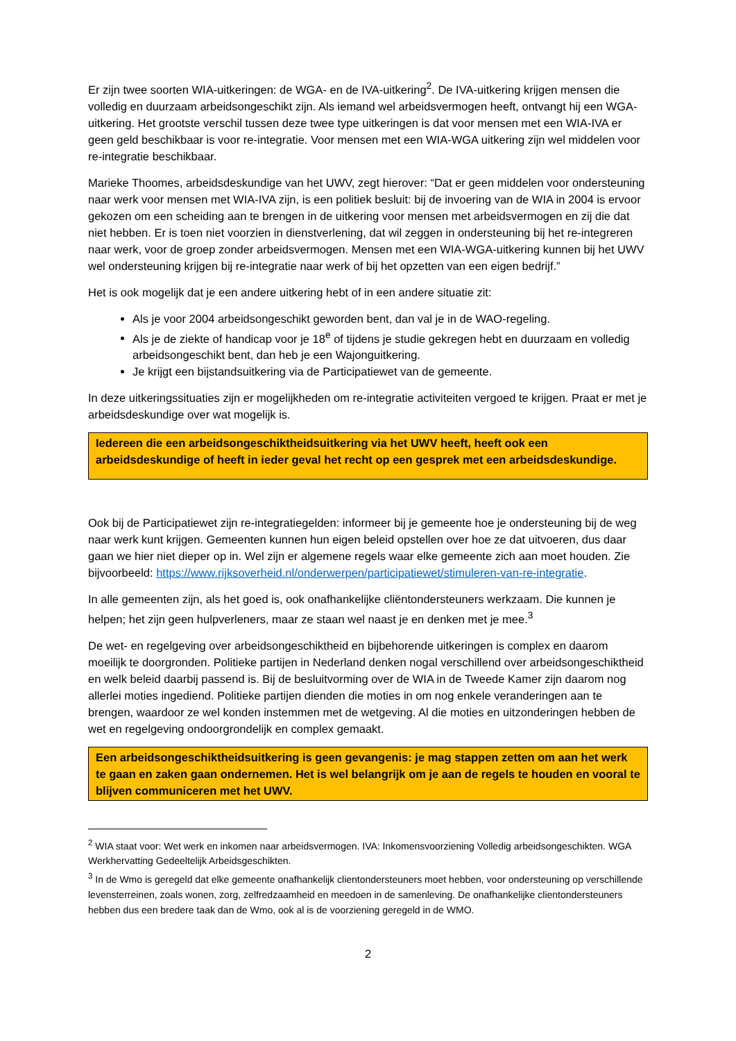Er zijn twee soorten WIA-uitkeringen: de WGA- en de IVA-uitkering<sup>2</sup>. De IVA-uitkering krijgen mensen die volledig en duurzaam arbeidsongeschikt zijn. Als iemand wel arbeidsvermogen heeft, ontvangt hij een WGA-uitkering. Het grootste verschil tussen deze twee type uitkeringen is dat voor mensen met een WIA-IVA er geen geld beschikbaar is voor re-integratie. Voor mensen met een WIA-WGA uitkering zijn wel middelen voor re-integratie beschikbaar.
Marieke Thoomes, arbeidsdeskundige van het UWV, zegt hierover: “Dat er geen middelen voor ondersteuning naar werk voor mensen met WIA-IVA zijn, is een politiek besluit: bij de invoering van de WIA in 2004 is ervoor gekozen om een scheiding aan te brengen in de uitkering voor mensen met arbeidsvermogen en zij die dat niet hebben. Er is toen niet voorzien in dienstverlening, dat wil zeggen in ondersteuning bij het re-integreren naar werk, voor de groep zonder arbeidsvermogen. Mensen met een WIA-WGA-uitkering kunnen bij het UWV wel ondersteuning krijgen bij re-integratie naar werk of bij het opzetten van een eigen bedrijf.”
Het is ook mogelijk dat je een andere uitkering hebt of in een andere situatie zit:
Als je voor 2004 arbeidsongeschikt geworden bent, dan val je in de WAO-regeling.
Als je de ziekte of handicap voor je 18<sup>e</sup> of tijdens je studie gekregen hebt en duurzaam en volledig arbeidsongeschikt bent, dan heb je een Wajonguitkering.
Je krijgt een bijstandsuitkering via de Participatiewet van de gemeente.
In deze uitkeringssituaties zijn er mogelijkheden om re-integratie activiteiten vergoed te krijgen. Praat er met je arbeidsdeskundige over wat mogelijk is.
Iedereen die een arbeidsongeschiktheidsuitkering via het UWV heeft, heeft ook een arbeidsdeskundige of heeft in ieder geval het recht op een gesprek met een arbeidsdeskundige.
Ook bij de Participatiewet zijn re-integratiegelden: informeer bij je gemeente hoe je ondersteuning bij de weg naar werk kunt krijgen. Gemeenten kunnen hun eigen beleid opstellen over hoe ze dat uitvoeren, dus daar gaan we hier niet dieper op in. Wel zijn er algemene regels waar elke gemeente zich aan moet houden. Zie bijvoorbeeld: https://www.rijksoverheid.nl/onderwerpen/participatiewet/stimuleren-van-re-integratie.
In alle gemeenten zijn, als het goed is, ook onafhankelijke cliëntondersteuners werkzaam. Die kunnen je helpen; het zijn geen hulpverleners, maar ze staan wel naast je en denken met je mee.<sup>3</sup>
De wet- en regelgeving over arbeidsongeschiktheid en bijbehorende uitkeringen is complex en daarom moeilijk te doorgronden. Politieke partijen in Nederland denken nogal verschillend over arbeidsongeschiktheid en welk beleid daarbij passend is. Bij de besluitvorming over de WIA in de Tweede Kamer zijn daarom nog allerlei moties ingediend. Politieke partijen dienden die moties in om nog enkele veranderingen aan te brengen, waardoor ze wel konden instemmen met de wetgeving. Al die moties en uitzonderingen hebben de wet en regelgeving ondoorgrondelijk en complex gemaakt.
Een arbeidsongeschiktheidsuitkering is geen gevangenis: je mag stappen zetten om aan het werk te gaan en zaken gaan ondernemen. Het is wel belangrijk om je aan de regels te houden en vooral te blijven communiceren met het UWV.
<sup>2</sup> WIA staat voor: Wet werk en inkomen naar arbeidsvermogen. IVA: Inkomensvoorziening Volledig arbeidsongeschikten. WGA Werkhervatting Gedeeltelijk Arbeidsgeschikten.
<sup>3</sup> In de Wmo is geregeld dat elke gemeente onafhankelijk clientondersteuners moet hebben, voor ondersteuning op verschillende levensterreinen, zoals wonen, zorg, zelfredzaamheid en meedoen in de samenleving. De onafhankelijke clientondersteuners hebben dus een bredere taak dan de Wmo, ook al is de voorziening geregeld in de WMO.
2